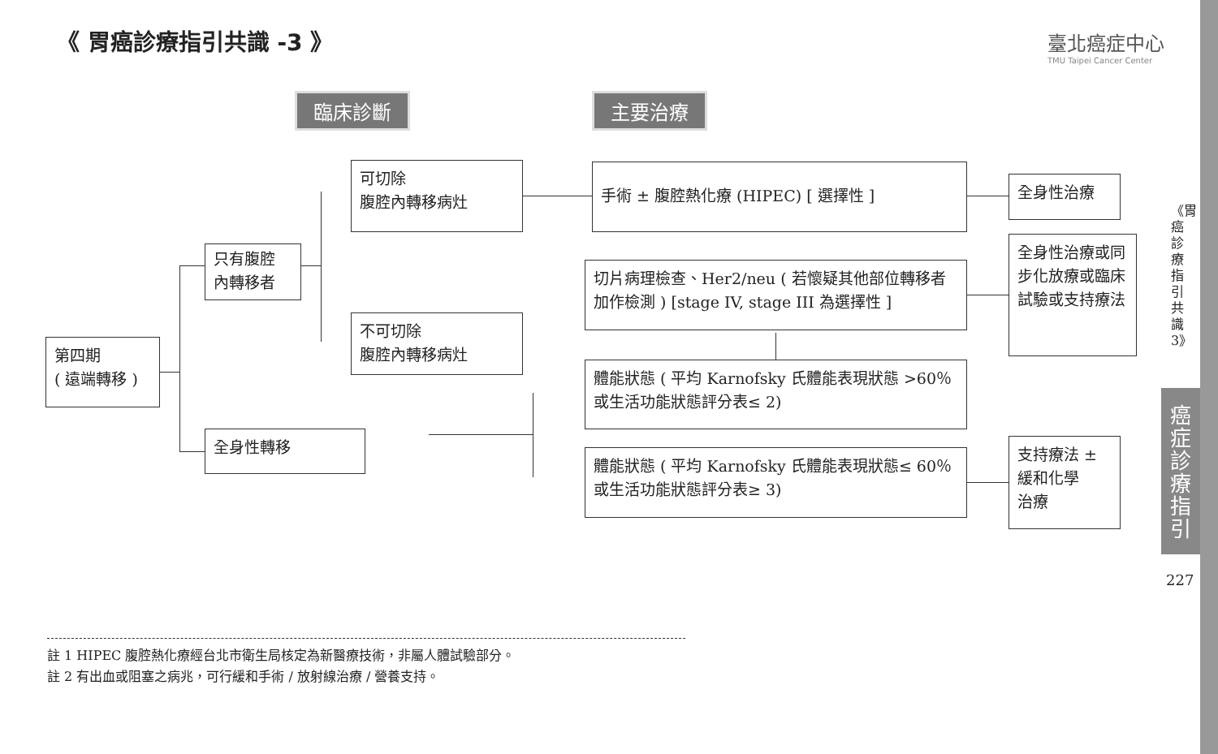《 胃癌診療指引共識 -3 》
臺北癌症中心
TMU Taipei Cancer Center
臨床診斷 主要治療
第四期
( 遠端轉移 )
只有腹腔
內轉移者
全身性轉移
可切除
腹腔內轉移病灶
不可切除
腹腔內轉移病灶
手術 ± 腹腔熱化療 (HIPEC) [ 選擇性 ]
切片病理檢查、Her2/neu ( 若懷疑其他部位轉移者加作檢測 ) [stage IV, stage III 為選擇性 ]
體能狀態 ( 平均 Karnofsky 氏體能表現狀態 >60％ 或生活功能狀態評分表≤ 2)
體能狀態 ( 平均 Karnofsky 氏體能表現狀態≤ 60％ 或生活功能狀態評分表≥ 3)
全身性治療
全身性治療或同步化放療或臨床試驗或支持療法
支持療法 ±
緩和化學
治療
《胃癌診療指引共識3》
癌症診療指引
227
註 1 HIPEC 腹腔熱化療經台北市衛生局核定為新醫療技術，非屬人體試驗部分。
註 2 有出血或阻塞之病兆，可行緩和手術 / 放射線治療 / 營養支持。